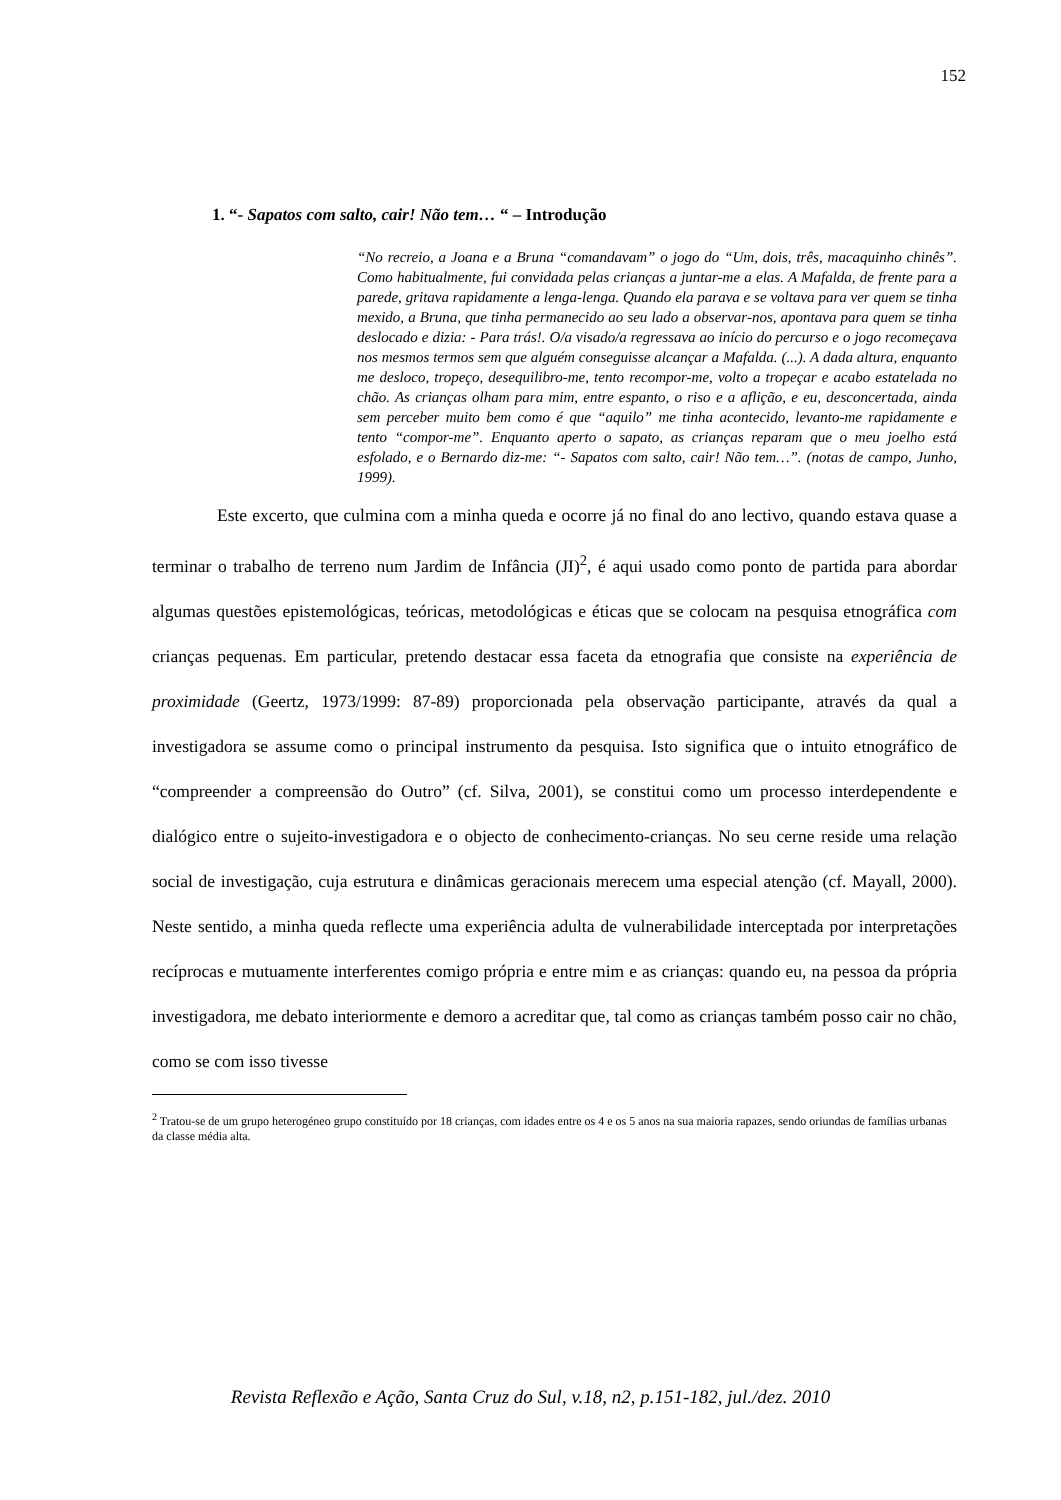152
1. “- Sapatos com salto, cair! Não tem… “ – Introdução
“No recreio, a Joana e a Bruna “comandavam” o jogo do “Um, dois, três, macaquinho chinês”. Como habitualmente, fui convidada pelas crianças a juntar-me a elas. A Mafalda, de frente para a parede, gritava rapidamente a lenga-lenga. Quando ela parava e se voltava para ver quem se tinha mexido, a Bruna, que tinha permanecido ao seu lado a observar-nos, apontava para quem se tinha deslocado e dizia: - Para trás!. O/a visado/a regressava ao início do percurso e o jogo recomeçava nos mesmos termos sem que alguém conseguisse alcançar a Mafalda. (...). A dada altura, enquanto me desloco, tropeço, desequilibro-me, tento recompor-me, volto a tropeçar e acabo estatelada no chão. As crianças olham para mim, entre espanto, o riso e a aflição, e eu, desconcertada, ainda sem perceber muito bem como é que “aquilo” me tinha acontecido, levanto-me rapidamente e tento “compor-me”. Enquanto aperto o sapato, as crianças reparam que o meu joelho está esfolado, e o Bernardo diz-me: “- Sapatos com salto, cair! Não tem…”. (notas de campo, Junho, 1999).
Este excerto, que culmina com a minha queda e ocorre já no final do ano lectivo, quando estava quase a terminar o trabalho de terreno num Jardim de Infância (JI)<sup>2</sup>, é aqui usado como ponto de partida para abordar algumas questões epistemológicas, teóricas, metodológicas e éticas que se colocam na pesquisa etnográfica com crianças pequenas. Em particular, pretendo destacar essa faceta da etnografia que consiste na experiência de proximidade (Geertz, 1973/1999: 87-89) proporcionada pela observação participante, através da qual a investigadora se assume como o principal instrumento da pesquisa. Isto significa que o intuito etnográfico de “compreender a compreensão do Outro” (cf. Silva, 2001), se constitui como um processo interdependente e dialógico entre o sujeito-investigadora e o objecto de conhecimento-crianças. No seu cerne reside uma relação social de investigação, cuja estrutura e dinâmicas geracionais merecem uma especial atenção (cf. Mayall, 2000). Neste sentido, a minha queda reflecte uma experiência adulta de vulnerabilidade interceptada por interpretações recíprocas e mutuamente interferentes comigo própria e entre mim e as crianças: quando eu, na pessoa da própria investigadora, me debato interiormente e demoro a acreditar que, tal como as crianças também posso cair no chão, como se com isso tivesse
<sup>2</sup> Tratou-se de um grupo heterogéneo grupo constituído por 18 crianças, com idades entre os 4 e os 5 anos na sua maioria rapazes, sendo oriundas de famílias urbanas da classe média alta.
Revista Reflexão e Ação, Santa Cruz do Sul, v.18, n2, p.151-182, jul./dez. 2010